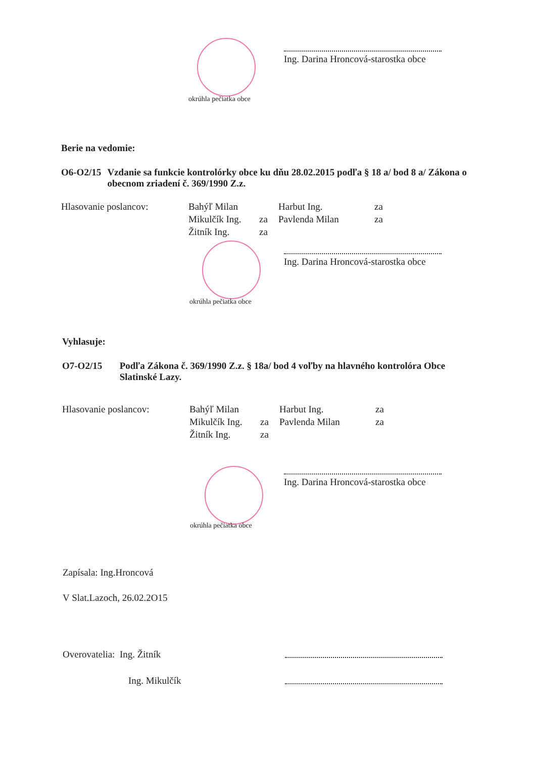Ing. Darina Hroncová-starostka obce
okrúhla pečiatka obce
Berie na vedomie:
O6-O2/15 Vzdanie sa funkcie kontrolórky obce ku dňu 28.02.2015 podľa § 18 a/ bod 8 a/ Zákona o obecnom zriadení č. 369/1990 Z.z.
Hlasovanie poslancov:
Bahýľ Milan
Harbut Ing.
za
Mikulčík Ing.
za
Pavlenda Milan
za
Žitník Ing.
za
Ing. Darina Hroncová-starostka obce
okrúhla pečiatka obce
Vyhlasuje:
O7-O2/15 Podľa Zákona č. 369/1990 Z.z. § 18a/ bod 4 voľby na hlavného kontrolóra Obce Slatinské Lazy.
Hlasovanie poslancov:
Bahýľ Milan
Harbut Ing.
za
Mikulčík Ing.
za
Pavlenda Milan
za
Žitník Ing.
za
Ing. Darina Hroncová-starostka obce
okrúhla pečiatka obce
Zapísala: Ing.Hroncová
V Slat.Lazoch, 26.02.2O15
Overovatelia: Ing. Žitník
Ing. Mikulčík